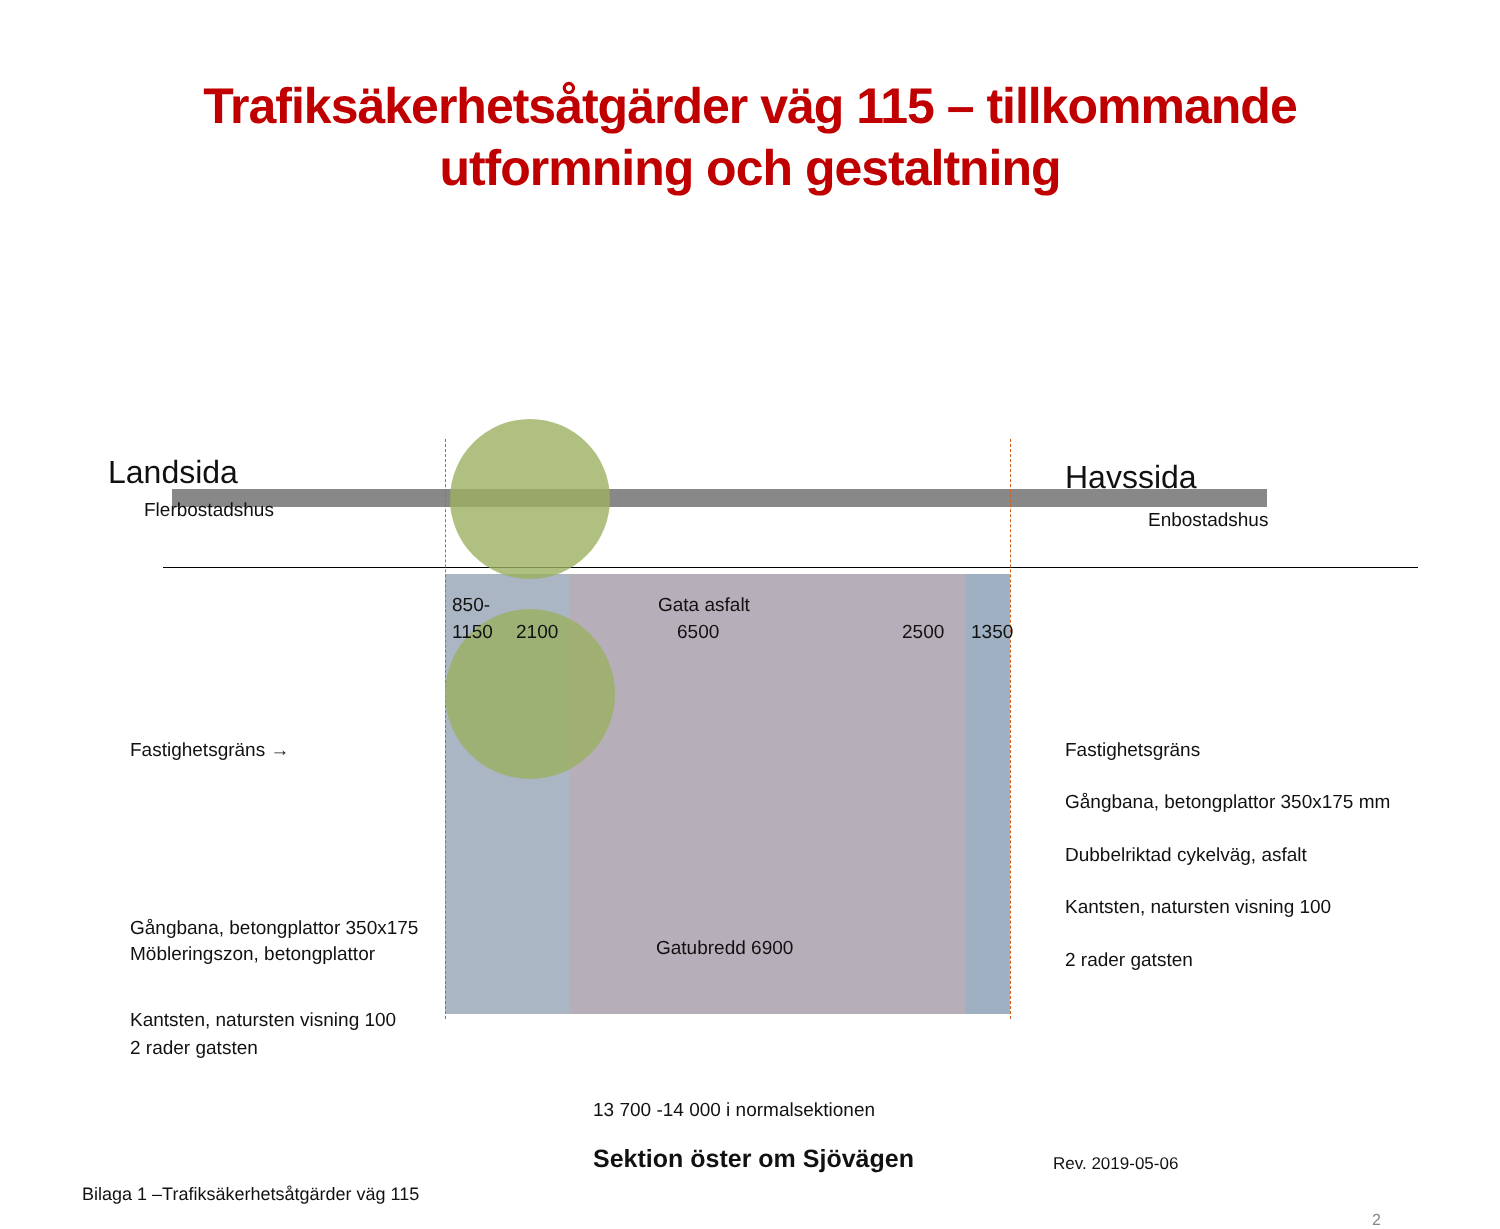Trafiksäkerhetsåtgärder väg 115 – tillkommande
utformning och gestaltning
Landsida Havssida
Flerbostadshus Enbostadshus
850- Gata asfalt
1150 2100 6500 2500 1350
Fastighetsgräns →
Gångbana, betongplattor 350x175
Möbleringszon, betongplattor
Kantsten, natursten visning 100
2 rader gatsten
Gatubredd 6900
Fastighetsgräns
Gångbana, betongplattor 350x175 mm
Dubbelriktad cykelväg, asfalt
Kantsten, natursten visning 100
2 rader gatsten
13 700 -14 000 i normalsektionen
Sektion öster om Sjövägen Rev. 2019-05-06
Bilaga 1 –Trafiksäkerhetsåtgärder väg 115
2